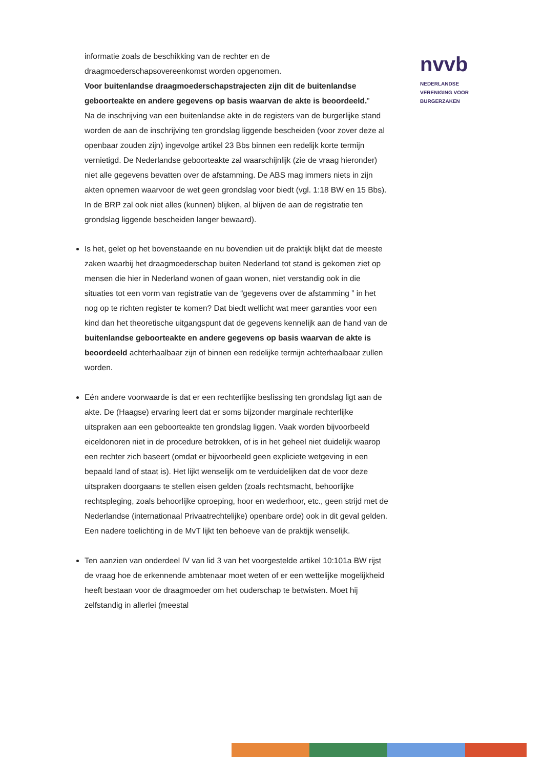nvvb
NEDERLANDSE
VERENIGING VOOR
BURGERZAKEN
informatie zoals de beschikking van de rechter en de draagmoederschapsovereenkomst worden opgenomen.
Voor buitenlandse draagmoederschapstrajecten zijn dit de buitenlandse geboorteakte en andere gegevens op basis waarvan de akte is beoordeeld.”
Na de inschrijving van een buitenlandse akte in de registers van de burgerlijke stand worden de aan de inschrijving ten grondslag liggende bescheiden (voor zover deze al openbaar zouden zijn) ingevolge artikel 23 Bbs binnen een redelijk korte termijn vernietigd. De Nederlandse geboorteakte zal waarschijnlijk (zie de vraag hieronder) niet alle gegevens bevatten over de afstamming. De ABS mag immers niets in zijn akten opnemen waarvoor de wet geen grondslag voor biedt (vgl. 1:18 BW en 15 Bbs). In de BRP zal ook niet alles (kunnen) blijken, al blijven de aan de registratie ten grondslag liggende bescheiden langer bewaard).
Is het, gelet op het bovenstaande en nu bovendien uit de praktijk blijkt dat de meeste zaken waarbij het draagmoederschap buiten Nederland tot stand is gekomen ziet op mensen die hier in Nederland wonen of gaan wonen, niet verstandig ook in die situaties tot een vorm van registratie van de “gegevens over de afstamming ” in het nog op te richten register te komen? Dat biedt wellicht wat meer garanties voor een kind dan het theoretische uitgangspunt dat de gegevens kennelijk aan de hand van de buitenlandse geboorteakte en andere gegevens op basis waarvan de akte is beoordeeld achterhaalbaar zijn of binnen een redelijke termijn achterhaalbaar zullen worden.
Eén andere voorwaarde is dat er een rechterlijke beslissing ten grondslag ligt aan de akte. De (Haagse) ervaring leert dat er soms bijzonder marginale rechterlijke uitspraken aan een geboorteakte ten grondslag liggen. Vaak worden bijvoorbeeld eiceldonoren niet in de procedure betrokken, of is in het geheel niet duidelijk waarop een rechter zich baseert (omdat er bijvoorbeeld geen expliciete wetgeving in een bepaald land of staat is). Het lijkt wenselijk om te verduidelijken dat de voor deze uitspraken doorgaans te stellen eisen gelden (zoals rechtsmacht, behoorlijke rechtspleging, zoals behoorlijke oproeping, hoor en wederhoor, etc., geen strijd met de Nederlandse (internationaal Privaatrechtelijke) openbare orde) ook in dit geval gelden. Een nadere toelichting in de MvT lijkt ten behoeve van de praktijk wenselijk.
Ten aanzien van onderdeel IV van lid 3 van het voorgestelde artikel 10:101a BW rijst de vraag hoe de erkennende ambtenaar moet weten of er een wettelijke mogelijkheid heeft bestaan voor de draagmoeder om het ouderschap te betwisten. Moet hij zelfstandig in allerlei (meestal